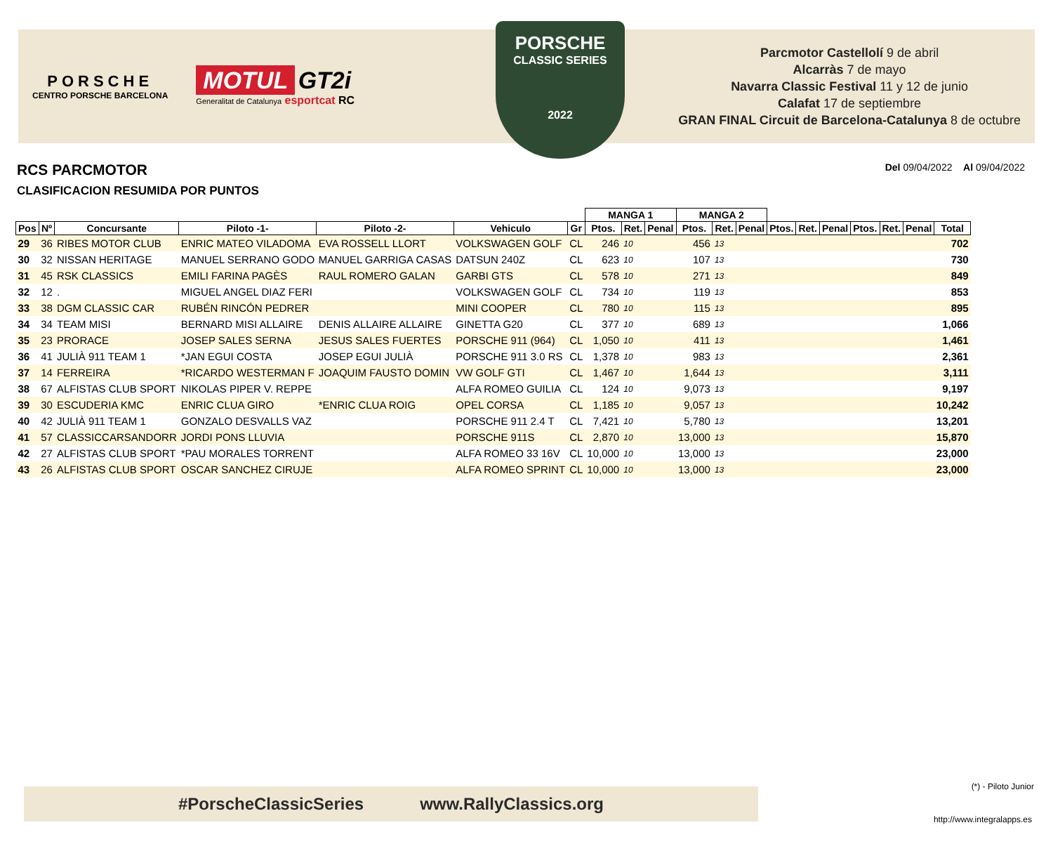PORSCHE
CENTRO PORSCHE BARCELONA
MOTUL GT2i
Generalitat de Catalunya esportcat RC
PORSCHE
CLASSIC SERIES
2022
Parcmotor Castellolí 9 de abril
Alcarràs 7 de mayo
Navarra Classic Festival 11 y 12 de junio
Calafat 17 de septiembre
GRAN FINAL Circuit de Barcelona-Catalunya 8 de octubre
RCS PARCMOTOR
CLASIFICACION RESUMIDA POR PUNTOS
Del 09/04/2022 Al 09/04/2022
| | | | | | | | MANGA 1 | | | MANGA 2 | | | | | | | | | |
| --- | --- | --- | --- | --- | --- | --- | --- | --- | --- | --- | --- | --- | --- | --- | --- | --- | --- | --- | --- |
| Pos | Nº | Concursante | Piloto -1- | Piloto -2- | Vehiculo | Gr | Ptos. | Ret. | Penal | Ptos. | Ret. | Penal | Ptos. | Ret. | Penal | Ptos. | Ret. | Penal | Total |
| 29 | 36 | RIBES MOTOR CLUB | ENRIC MATEO VILADOMA | EVA ROSSELL LLORT | VOLKSWAGEN GOLF | CL | 246 | 10 | | 456 | 13 | | | | | | | | 702 |
| 30 | 32 | NISSAN HERITAGE | MANUEL SERRANO GODO | MANUEL GARRIGA CASAS | DATSUN 240Z | CL | 623 | 10 | | 107 | 13 | | | | | | | | 730 |
| 31 | 45 | RSK CLASSICS | EMILI FARINA PAGÈS | RAUL ROMERO GALAN | GARBI GTS | CL | 578 | 10 | | 271 | 13 | | | | | | | | 849 |
| 32 | 12 | . | MIGUEL ANGEL DIAZ FERI | | VOLKSWAGEN GOLF | CL | 734 | 10 | | 119 | 13 | | | | | | | | 853 |
| 33 | 38 | DGM CLASSIC CAR | RUBÉN RINCÓN PEDRER | | MINI COOPER | CL | 780 | 10 | | 115 | 13 | | | | | | | | 895 |
| 34 | 34 | TEAM MISI | BERNARD MISI ALLAIRE | DENIS ALLAIRE ALLAIRE | GINETTA G20 | CL | 377 | 10 | | 689 | 13 | | | | | | | | 1,066 |
| 35 | 23 | PRORACE | JOSEP SALES SERNA | JESUS SALES FUERTES | PORSCHE 911 (964) | CL | 1,050 | 10 | | 411 | 13 | | | | | | | | 1,461 |
| 36 | 41 | JULIÀ 911 TEAM 1 | *JAN EGUI COSTA | JOSEP EGUI JULIÀ | PORSCHE 911 3.0 RS | CL | 1,378 | 10 | | 983 | 13 | | | | | | | | 2,361 |
| 37 | 14 | FERREIRA | *RICARDO WESTERMAN F | JOAQUIM FAUSTO DOMIN | VW GOLF GTI | CL | 1,467 | 10 | | 1,644 | 13 | | | | | | | | 3,111 |
| 38 | 67 | ALFISTAS CLUB SPORT | NIKOLAS PIPER V. REPPE | | ALFA ROMEO GUILIA | CL | 124 | 10 | | 9,073 | 13 | | | | | | | | 9,197 |
| 39 | 30 | ESCUDERIA KMC | ENRIC CLUA GIRO | *ENRIC CLUA ROIG | OPEL CORSA | CL | 1,185 | 10 | | 9,057 | 13 | | | | | | | | 10,242 |
| 40 | 42 | JULIÀ 911 TEAM 1 | GONZALO DESVALLS VAZ | | PORSCHE 911 2.4 T | CL | 7,421 | 10 | | 5,780 | 13 | | | | | | | | 13,201 |
| 41 | 57 | CLASSICCARSANDORR | JORDI PONS LLUVIA | | PORSCHE 911S | CL | 2,870 | 10 | | 13,000 | 13 | | | | | | | | 15,870 |
| 42 | 27 | ALFISTAS CLUB SPORT | *PAU MORALES TORRENT | | ALFA ROMEO 33 16V | CL | 10,000 | 10 | | 13,000 | 13 | | | | | | | | 23,000 |
| 43 | 26 | ALFISTAS CLUB SPORT | OSCAR SANCHEZ CIRUJE | | ALFA ROMEO SPRINT | CL | 10,000 | 10 | | 13,000 | 13 | | | | | | | | 23,000 |
#PorscheClassicSeries www.RallyClassics.org (*) - Piloto Junior
http://www.integralapps.es